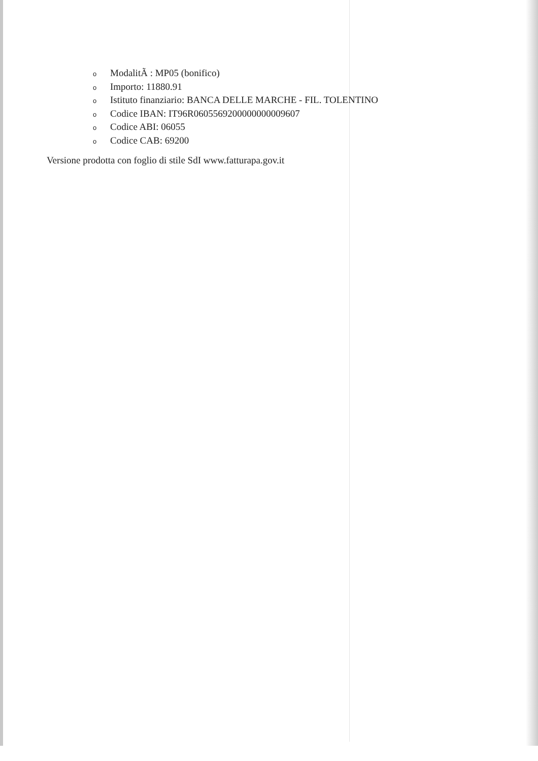o ModalitÃ : MP05 (bonifico)
o Importo: 11880.91
o Istituto finanziario: BANCA DELLE MARCHE - FIL. TOLENTINO
o Codice IBAN: IT96R0605569200000000009607
o Codice ABI: 06055
o Codice CAB: 69200
Versione prodotta con foglio di stile SdI www.fatturapa.gov.it